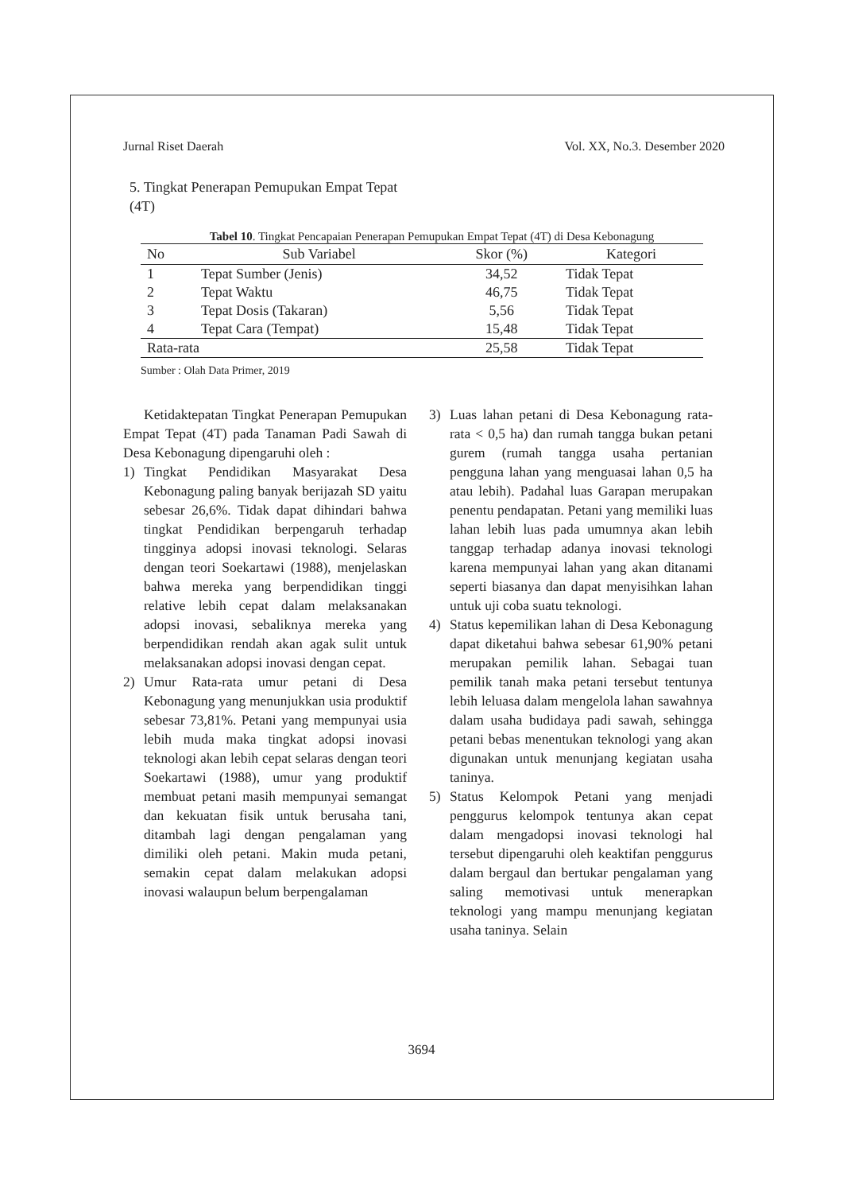Jurnal Riset Daerah Vol. XX, No.3. Desember 2020
5. Tingkat Penerapan Pemupukan Empat Tepat (4T)
Tabel 10. Tingkat Pencapaian Penerapan Pemupukan Empat Tepat (4T) di Desa Kebonagung
| No | Sub Variabel | Skor (%) | Kategori |
| --- | --- | --- | --- |
| 1 | Tepat Sumber (Jenis) | 34,52 | Tidak Tepat |
| 2 | Tepat Waktu | 46,75 | Tidak Tepat |
| 3 | Tepat Dosis (Takaran) | 5,56 | Tidak Tepat |
| 4 | Tepat Cara (Tempat) | 15,48 | Tidak Tepat |
| Rata-rata | | 25,58 | Tidak Tepat |
Sumber : Olah Data Primer, 2019
Ketidaktepatan Tingkat Penerapan Pemupukan Empat Tepat (4T) pada Tanaman Padi Sawah di Desa Kebonagung dipengaruhi oleh :
1) Tingkat Pendidikan Masyarakat Desa Kebonagung paling banyak berijazah SD yaitu sebesar 26,6%. Tidak dapat dihindari bahwa tingkat Pendidikan berpengaruh terhadap tingginya adopsi inovasi teknologi. Selaras dengan teori Soekartawi (1988), menjelaskan bahwa mereka yang berpendidikan tinggi relative lebih cepat dalam melaksanakan adopsi inovasi, sebaliknya mereka yang berpendidikan rendah akan agak sulit untuk melaksanakan adopsi inovasi dengan cepat.
2) Umur Rata-rata umur petani di Desa Kebonagung yang menunjukkan usia produktif sebesar 73,81%. Petani yang mempunyai usia lebih muda maka tingkat adopsi inovasi teknologi akan lebih cepat selaras dengan teori Soekartawi (1988), umur yang produktif membuat petani masih mempunyai semangat dan kekuatan fisik untuk berusaha tani, ditambah lagi dengan pengalaman yang dimiliki oleh petani. Makin muda petani, semakin cepat dalam melakukan adopsi inovasi walaupun belum berpengalaman
3) Luas lahan petani di Desa Kebonagung rata-rata < 0,5 ha) dan rumah tangga bukan petani gurem (rumah tangga usaha pertanian pengguna lahan yang menguasai lahan 0,5 ha atau lebih). Padahal luas Garapan merupakan penentu pendapatan. Petani yang memiliki luas lahan lebih luas pada umumnya akan lebih tanggap terhadap adanya inovasi teknologi karena mempunyai lahan yang akan ditanami seperti biasanya dan dapat menyisihkan lahan untuk uji coba suatu teknologi.
4) Status kepemilikan lahan di Desa Kebonagung dapat diketahui bahwa sebesar 61,90% petani merupakan pemilik lahan. Sebagai tuan pemilik tanah maka petani tersebut tentunya lebih leluasa dalam mengelola lahan sawahnya dalam usaha budidaya padi sawah, sehingga petani bebas menentukan teknologi yang akan digunakan untuk menunjang kegiatan usaha taninya.
5) Status Kelompok Petani yang menjadi penggurus kelompok tentunya akan cepat dalam mengadopsi inovasi teknologi hal tersebut dipengaruhi oleh keaktifan penggurus dalam bergaul dan bertukar pengalaman yang saling memotivasi untuk menerapkan teknologi yang mampu menunjang kegiatan usaha taninya. Selain
3694